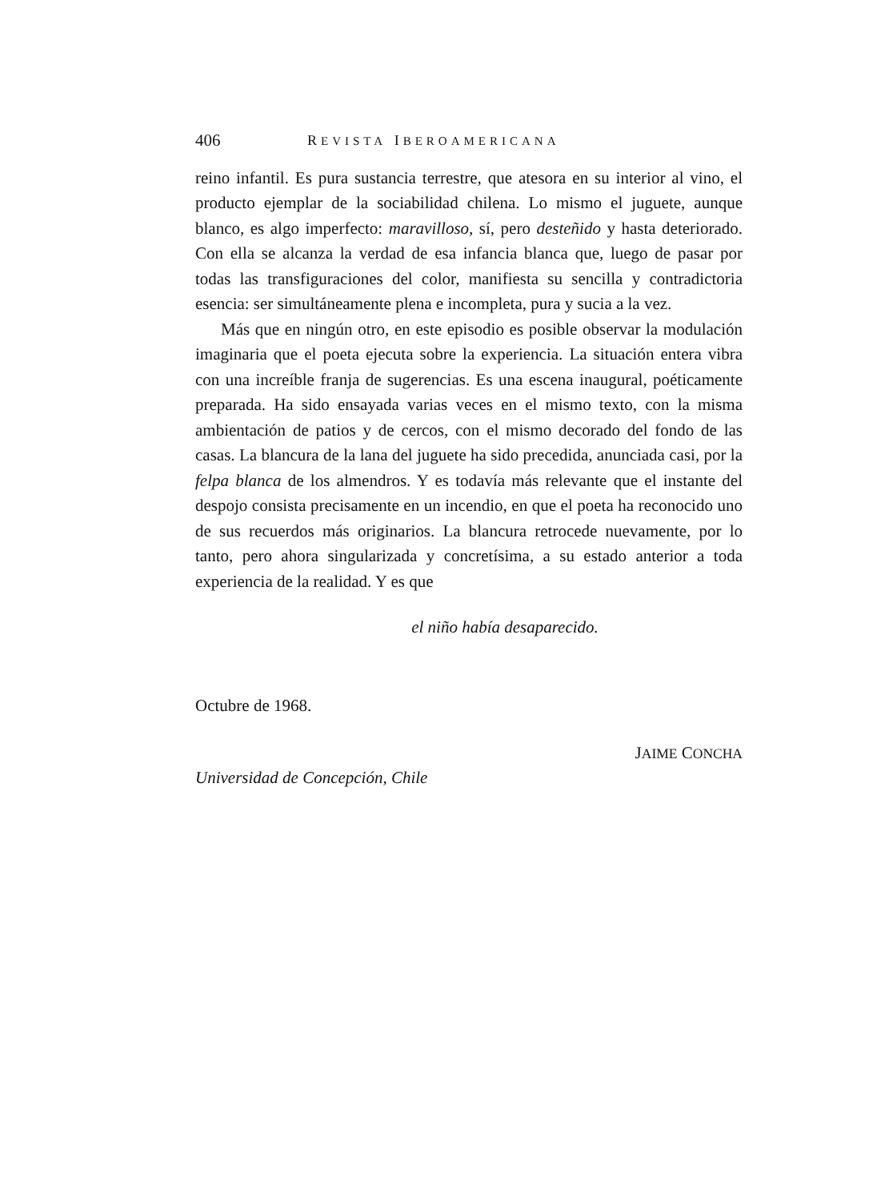406 REVISTA IBEROAMERICANA
reino infantil. Es pura sustancia terrestre, que atesora en su interior al vino, el producto ejemplar de la sociabilidad chilena. Lo mismo el juguete, aunque blanco, es algo imperfecto: maravilloso, sí, pero desteñido y hasta deteriorado. Con ella se alcanza la verdad de esa infancia blanca que, luego de pasar por todas las transfiguraciones del color, manifiesta su sencilla y contradictoria esencia: ser simultáneamente plena e incompleta, pura y sucia a la vez.
Más que en ningún otro, en este episodio es posible observar la modulación imaginaria que el poeta ejecuta sobre la experiencia. La situación entera vibra con una increíble franja de sugerencias. Es una escena inaugural, poéticamente preparada. Ha sido ensayada varias veces en el mismo texto, con la misma ambientación de patios y de cercos, con el mismo decorado del fondo de las casas. La blancura de la lana del juguete ha sido precedida, anunciada casi, por la felpa blanca de los almendros. Y es todavía más relevante que el instante del despojo consista precisamente en un incendio, en que el poeta ha reconocido uno de sus recuerdos más originarios. La blancura retrocede nuevamente, por lo tanto, pero ahora singularizada y concretísima, a su estado anterior a toda experiencia de la realidad. Y es que
el niño había desaparecido.
Octubre de 1968.
JAIME CONCHA
Universidad de Concepción, Chile